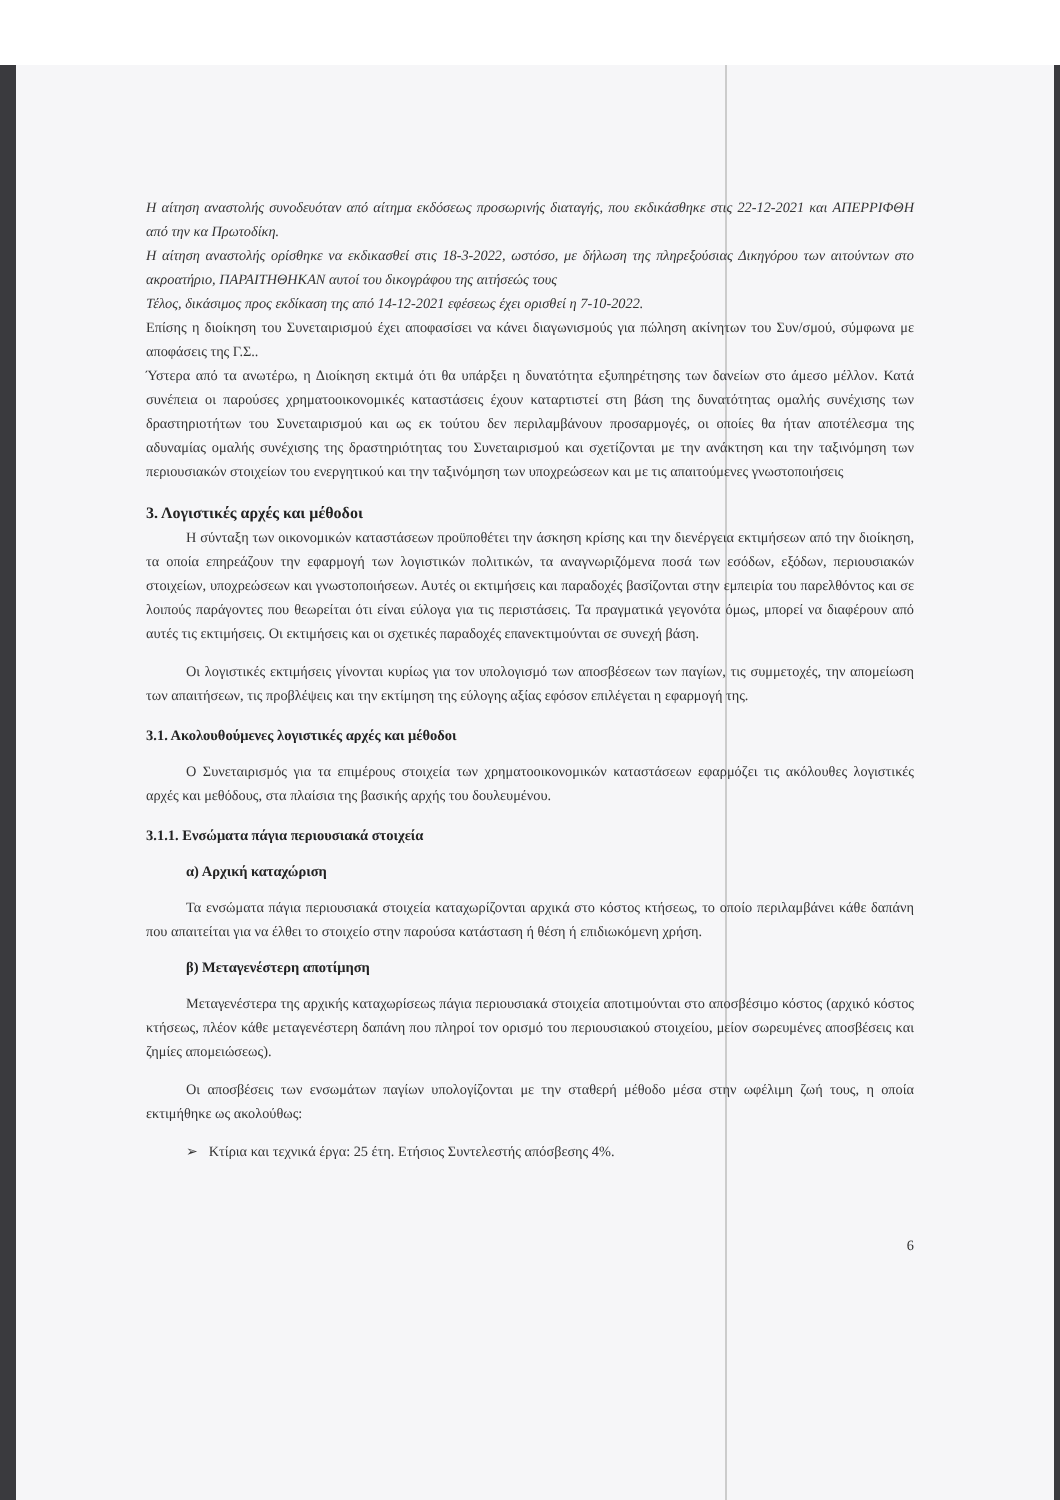Η αίτηση αναστολής συνοδευόταν από αίτημα εκδόσεως προσωρινής διαταγής, που εκδικάσθηκε στις 22-12-2021 και ΑΠΕΡΡΙΦΘΗ από την κα Πρωτοδίκη.
Η αίτηση αναστολής ορίσθηκε να εκδικασθεί στις 18-3-2022, ωστόσο, με δήλωση της πληρεξούσιας Δικηγόρου των αιτούντων στο ακροατήριο, ΠΑΡΑΙΤΗΘΗΚΑΝ αυτοί του δικογράφου της αιτήσεώς τους
Τέλος, δικάσιμος προς εκδίκαση της από 14-12-2021 εφέσεως έχει ορισθεί η 7-10-2022.
Επίσης η διοίκηση του Συνεταιρισμού έχει αποφασίσει να κάνει διαγωνισμούς για πώληση ακίνητων του Συν/σμού, σύμφωνα με αποφάσεις της Γ.Σ..
Ύστερα από τα ανωτέρω, η Διοίκηση εκτιμά ότι θα υπάρξει η δυνατότητα εξυπηρέτησης των δανείων στο άμεσο μέλλον. Κατά συνέπεια οι παρούσες χρηματοοικονομικές καταστάσεις έχουν καταρτιστεί στη βάση της δυνατότητας ομαλής συνέχισης των δραστηριοτήτων του Συνεταιρισμού και ως εκ τούτου δεν περιλαμβάνουν προσαρμογές, οι οποίες θα ήταν αποτέλεσμα της αδυναμίας ομαλής συνέχισης της δραστηριότητας του Συνεταιρισμού και σχετίζονται με την ανάκτηση και την ταξινόμηση των περιουσιακών στοιχείων του ενεργητικού και την ταξινόμηση των υποχρεώσεων και με τις απαιτούμενες γνωστοποιήσεις
3. Λογιστικές αρχές και μέθοδοι
Η σύνταξη των οικονομικών καταστάσεων προϋποθέτει την άσκηση κρίσης και την διενέργεια εκτιμήσεων από την διοίκηση, τα οποία επηρεάζουν την εφαρμογή των λογιστικών πολιτικών, τα αναγνωριζόμενα ποσά των εσόδων, εξόδων, περιουσιακών στοιχείων, υποχρεώσεων και γνωστοποιήσεων. Αυτές οι εκτιμήσεις και παραδοχές βασίζονται στην εμπειρία του παρελθόντος και σε λοιπούς παράγοντες που θεωρείται ότι είναι εύλογα για τις περιστάσεις. Τα πραγματικά γεγονότα όμως, μπορεί να διαφέρουν από αυτές τις εκτιμήσεις. Οι εκτιμήσεις και οι σχετικές παραδοχές επανεκτιμούνται σε συνεχή βάση.
Οι λογιστικές εκτιμήσεις γίνονται κυρίως για τον υπολογισμό των αποσβέσεων των παγίων, τις συμμετοχές, την απομείωση των απαιτήσεων, τις προβλέψεις και την εκτίμηση της εύλογης αξίας εφόσον επιλέγεται η εφαρμογή της.
3.1. Ακολουθούμενες λογιστικές αρχές και μέθοδοι
Ο Συνεταιρισμός για τα επιμέρους στοιχεία των χρηματοοικονομικών καταστάσεων εφαρμόζει τις ακόλουθες λογιστικές αρχές και μεθόδους, στα πλαίσια της βασικής αρχής του δουλευμένου.
3.1.1. Ενσώματα πάγια περιουσιακά στοιχεία
α) Αρχική καταχώριση
Τα ενσώματα πάγια περιουσιακά στοιχεία καταχωρίζονται αρχικά στο κόστος κτήσεως, το οποίο περιλαμβάνει κάθε δαπάνη που απαιτείται για να έλθει το στοιχείο στην παρούσα κατάσταση ή θέση ή επιδιωκόμενη χρήση.
β) Μεταγενέστερη αποτίμηση
Μεταγενέστερα της αρχικής καταχωρίσεως πάγια περιουσιακά στοιχεία αποτιμούνται στο αποσβέσιμο κόστος (αρχικό κόστος κτήσεως, πλέον κάθε μεταγενέστερη δαπάνη που πληροί τον ορισμό του περιουσιακού στοιχείου, μείον σωρευμένες αποσβέσεις και ζημίες απομειώσεως).
Οι αποσβέσεις των ενσωμάτων παγίων υπολογίζονται με την σταθερή μέθοδο μέσα στην ωφέλιμη ζωή τους, η οποία εκτιμήθηκε ως ακολούθως:
➢ Κτίρια και τεχνικά έργα: 25 έτη. Ετήσιος Συντελεστής απόσβεσης 4%.
6